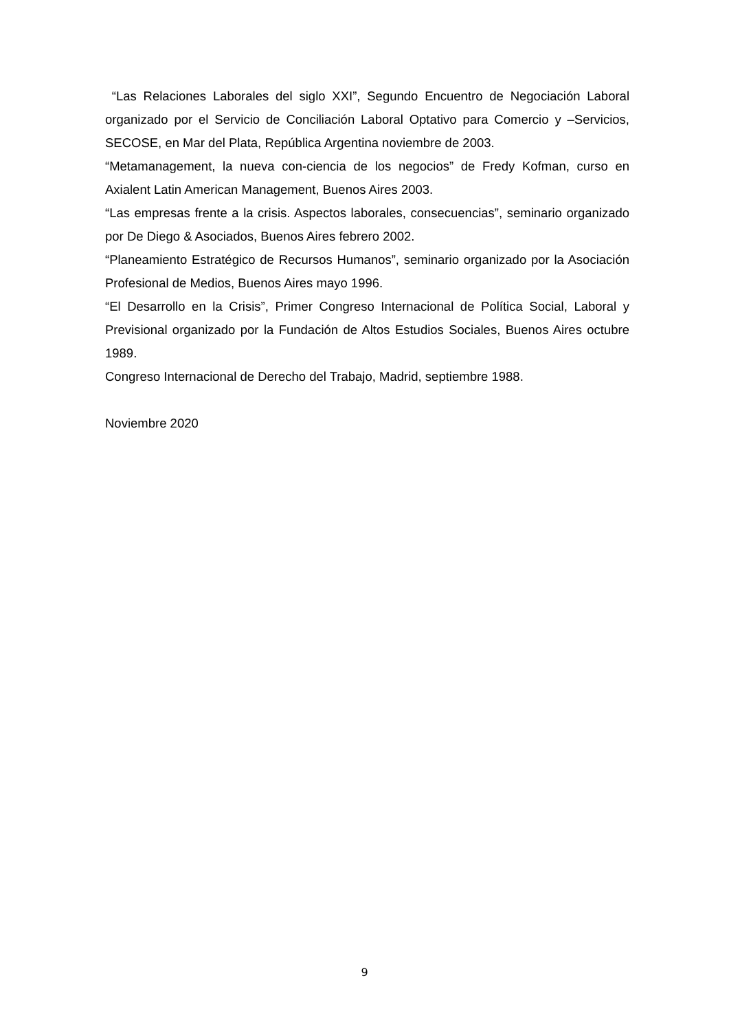“Las Relaciones Laborales del siglo XXI”, Segundo Encuentro de Negociación Laboral organizado por el Servicio de Conciliación Laboral Optativo para Comercio y –Servicios, SECOSE, en Mar del Plata, República Argentina noviembre de 2003.
“Metamanagement, la nueva con-ciencia de los negocios” de Fredy Kofman, curso en Axialent Latin American Management, Buenos Aires 2003.
“Las empresas frente a la crisis. Aspectos laborales, consecuencias”, seminario organizado por De Diego & Asociados, Buenos Aires febrero 2002.
“Planeamiento Estratégico de Recursos Humanos”, seminario organizado por la Asociación Profesional de Medios, Buenos Aires mayo 1996.
“El Desarrollo en la Crisis”, Primer Congreso Internacional de Política Social, Laboral y Previsional organizado por la Fundación de Altos Estudios Sociales, Buenos Aires octubre 1989.
Congreso Internacional de Derecho del Trabajo, Madrid, septiembre 1988.
Noviembre 2020
9